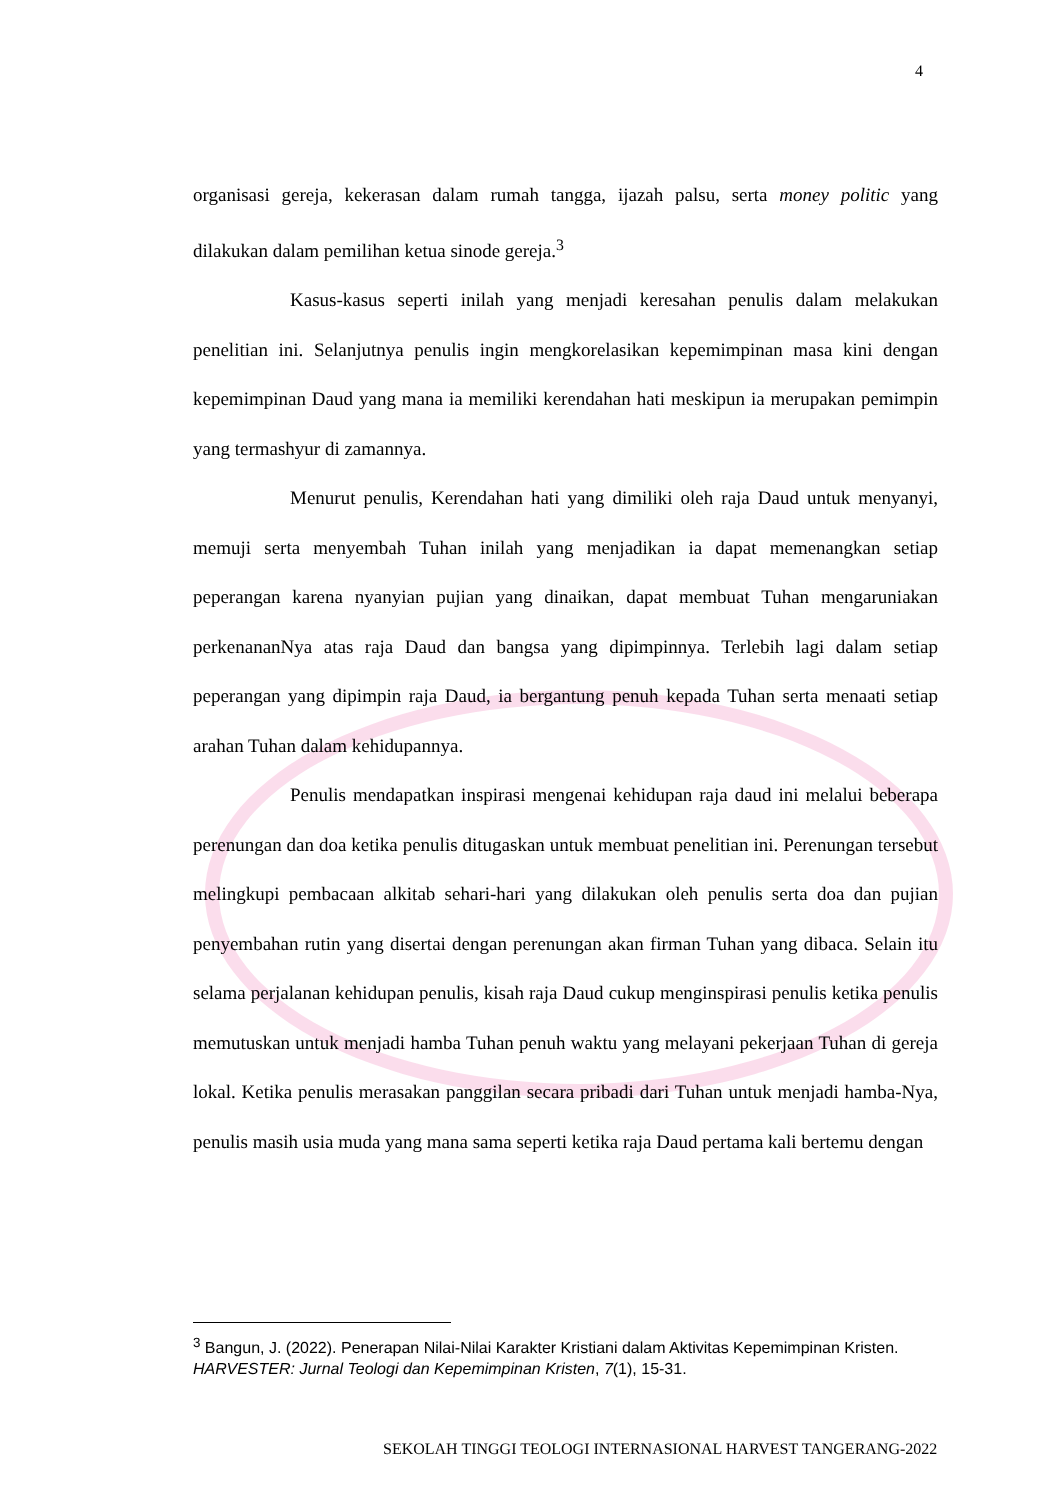4
organisasi gereja, kekerasan dalam rumah tangga, ijazah palsu, serta money politic yang dilakukan dalam pemilihan ketua sinode gereja.<sup>3</sup>
Kasus-kasus seperti inilah yang menjadi keresahan penulis dalam melakukan penelitian ini. Selanjutnya penulis ingin mengkorelasikan kepemimpinan masa kini dengan kepemimpinan Daud yang mana ia memiliki kerendahan hati meskipun ia merupakan pemimpin yang termashyur di zamannya.
Menurut penulis, Kerendahan hati yang dimiliki oleh raja Daud untuk menyanyi, memuji serta menyembah Tuhan inilah yang menjadikan ia dapat memenangkan setiap peperangan karena nyanyian pujian yang dinaikan, dapat membuat Tuhan mengaruniakan perkenananNya atas raja Daud dan bangsa yang dipimpinnya. Terlebih lagi dalam setiap peperangan yang dipimpin raja Daud, ia bergantung penuh kepada Tuhan serta menaati setiap arahan Tuhan dalam kehidupannya.
Penulis mendapatkan inspirasi mengenai kehidupan raja daud ini melalui beberapa perenungan dan doa ketika penulis ditugaskan untuk membuat penelitian ini. Perenungan tersebut melingkupi pembacaan alkitab sehari-hari yang dilakukan oleh penulis serta doa dan pujian penyembahan rutin yang disertai dengan perenungan akan firman Tuhan yang dibaca. Selain itu selama perjalanan kehidupan penulis, kisah raja Daud cukup menginspirasi penulis ketika penulis memutuskan untuk menjadi hamba Tuhan penuh waktu yang melayani pekerjaan Tuhan di gereja lokal. Ketika penulis merasakan panggilan secara pribadi dari Tuhan untuk menjadi hamba-Nya, penulis masih usia muda yang mana sama seperti ketika raja Daud pertama kali bertemu dengan
<sup>3</sup> Bangun, J. (2022). Penerapan Nilai-Nilai Karakter Kristiani dalam Aktivitas Kepemimpinan Kristen. HARVESTER: Jurnal Teologi dan Kepemimpinan Kristen, 7(1), 15-31.
SEKOLAH TINGGI TEOLOGI INTERNASIONAL HARVEST TANGERANG-2022